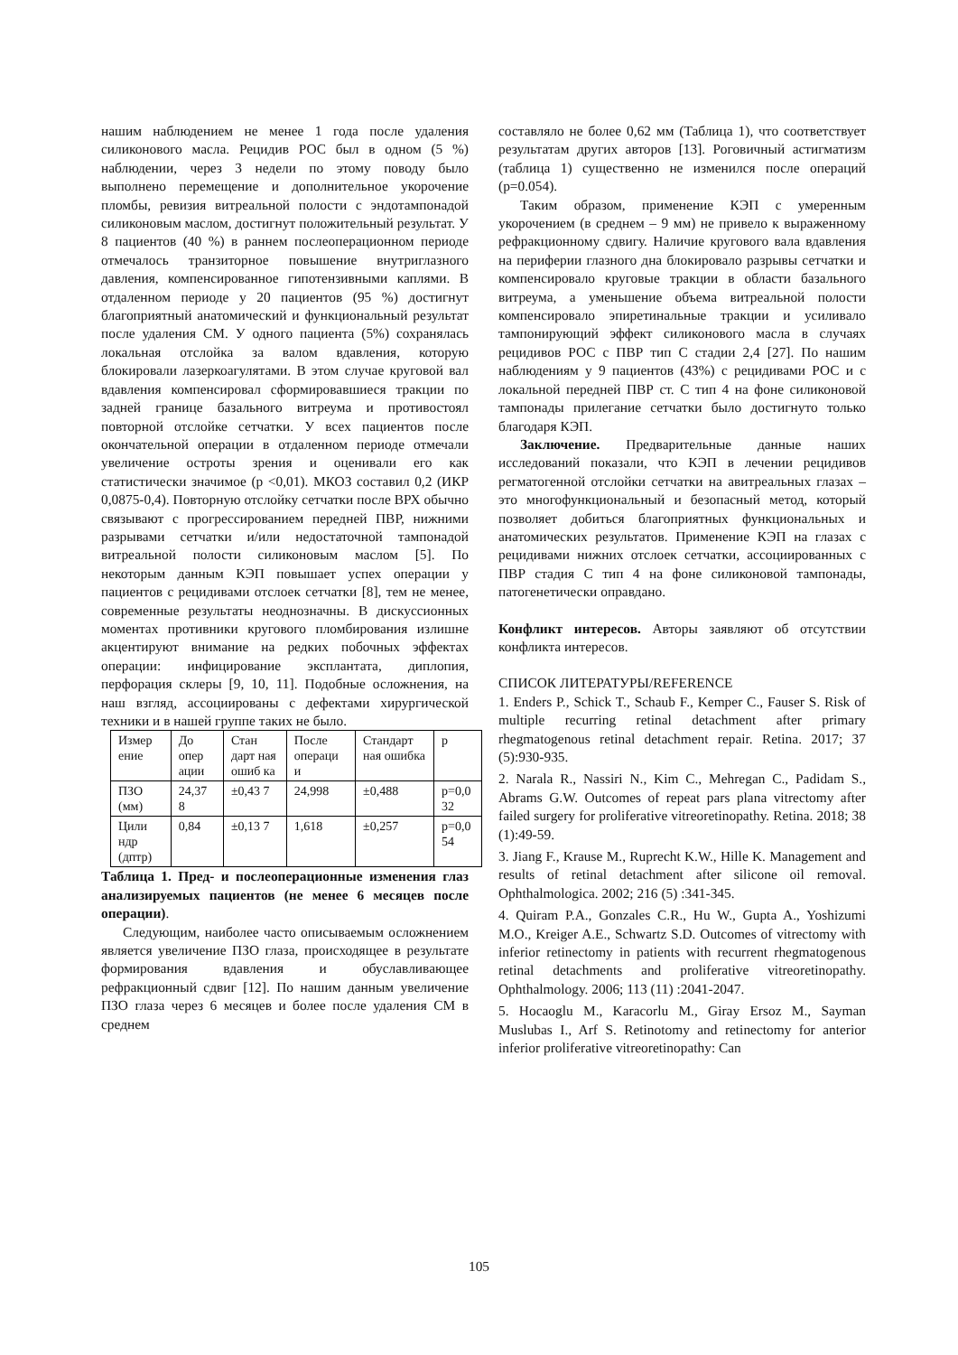нашим наблюдением не менее 1 года после удаления силиконового масла. Рецидив РОС был в одном (5 %) наблюдении, через 3 недели по этому поводу было выполнено перемещение и дополнительное укорочение пломбы, ревизия витреальной полости с эндотампонадой силиконовым маслом, достигнут положительный результат. У 8 пациентов (40 %) в раннем послеоперационном периоде отмечалось транзиторное повышение внутриглазного давления, компенсированное гипотензивными каплями. В отдаленном периоде у 20 пациентов (95 %) достигнут благоприятный анатомический и функциональный результат после удаления СМ. У одного пациента (5%) сохранялась локальная отслойка за валом вдавления, которую блокировали лазеркоагулятами. В этом случае круговой вал вдавления компенсировал сформировавшиеся тракции по задней границе базального витреума и противостоял повторной отслойке сетчатки. У всех пациентов после окончательной операции в отдаленном периоде отмечали увеличение остроты зрения и оценивали его как статистически значимое (p <0,01). МКОЗ составил 0,2 (ИКР 0,0875-0,4). Повторную отслойку сетчатки после ВРХ обычно связывают с прогрессированием передней ПВР, нижними разрывами сетчатки и/или недостаточной тампонадой витреальной полости силиконовым маслом [5]. По некоторым данным КЭП повышает успех операции у пациентов с рецидивами отслоек сетчатки [8], тем не менее, современные результаты неоднозначны. В дискуссионных моментах противники кругового пломбирования излишне акцентируют внимание на редких побочных эффектах операции: инфицирование эксплантата, диплопия, перфорация склеры [9, 10, 11]. Подобные осложнения, на наш взгляд, ассоциированы с дефектами хирургической техники и в нашей группе таких не было.
| Измер ение | До опер ации | Стан дарт ная ошиб ка | После операци и | Стандарт ная ошибка | p |
| ПЗО (мм) | 24,37 8 | ±0,43 7 | 24,998 | ±0,488 | p=0,0 32 |
| Цили ндр (дптр) | 0,84 | ±0,13 7 | 1,618 | ±0,257 | p=0,0 54 |
Таблица 1. Пред- и послеоперационные изменения глаз анализируемых пациентов (не менее 6 месяцев после операции).
Следующим, наиболее часто описываемым осложнением является увеличение ПЗО глаза, происходящее в результате формирования вдавления и обуславливающее рефракционный сдвиг [12]. По нашим данным увеличение ПЗО глаза через 6 месяцев и более после удаления СМ в среднем
составляло не более 0,62 мм (Таблица 1), что соответствует результатам других авторов [13]. Роговичный астигматизм (таблица 1) существенно не изменился после операций (p=0.054).
Таким образом, применение КЭП с умеренным укорочением (в среднем – 9 мм) не привело к выраженному рефракционному сдвигу. Наличие кругового вала вдавления на периферии глазного дна блокировало разрывы сетчатки и компенсировало круговые тракции в области базального витреума, а уменьшение объема витреальной полости компенсировало эпиретинальные тракции и усиливало тампонирующий эффект силиконового масла в случаях рецидивов РОС с ПВР тип С стадии 2,4 [27]. По нашим наблюдениям у 9 пациентов (43%) с рецидивами РОС и с локальной передней ПВР ст. С тип 4 на фоне силиконовой тампонады прилегание сетчатки было достигнуто только благодаря КЭП.
Заключение. Предварительные данные наших исследований показали, что КЭП в лечении рецидивов регматогенной отслойки сетчатки на авитреальных глазах – это многофункциональный и безопасный метод, который позволяет добиться благоприятных функциональных и анатомических результатов. Применение КЭП на глазах с рецидивами нижних отслоек сетчатки, ассоциированных с ПВР стадия С тип 4 на фоне силиконовой тампонады, патогенетически оправдано.
Конфликт интересов. Авторы заявляют об отсутствии конфликта интересов.
СПИСОК ЛИТЕРАТУРЫ/REFERENCE
1. Enders P., Schick T., Schaub F., Kemper C., Fauser S. Risk of multiple recurring retinal detachment after primary rhegmatogenous retinal detachment repair. Retina. 2017; 37 (5):930-935.
2. Narala R., Nassiri N., Kim C., Mehregan C., Padidam S., Abrams G.W. Outcomes of repeat pars plana vitrectomy after failed surgery for proliferative vitreoretinopathy. Retina. 2018; 38 (1):49-59.
3. Jiang F., Krause M., Ruprecht K.W., Hille K. Management and results of retinal detachment after silicone oil removal. Ophthalmologica. 2002; 216 (5) :341-345.
4. Quiram P.A., Gonzales C.R., Hu W., Gupta A., Yoshizumi M.O., Kreiger A.E., Schwartz S.D. Outcomes of vitrectomy with inferior retinectomy in patients with recurrent rhegmatogenous retinal detachments and proliferative vitreoretinopathy. Ophthalmology. 2006; 113 (11) :2041-2047.
5. Hocaoglu M., Karacorlu M., Giray Ersoz M., Sayman Muslubas I., Arf S. Retinotomy and retinectomy for anterior inferior proliferative vitreoretinopathy: Can
105